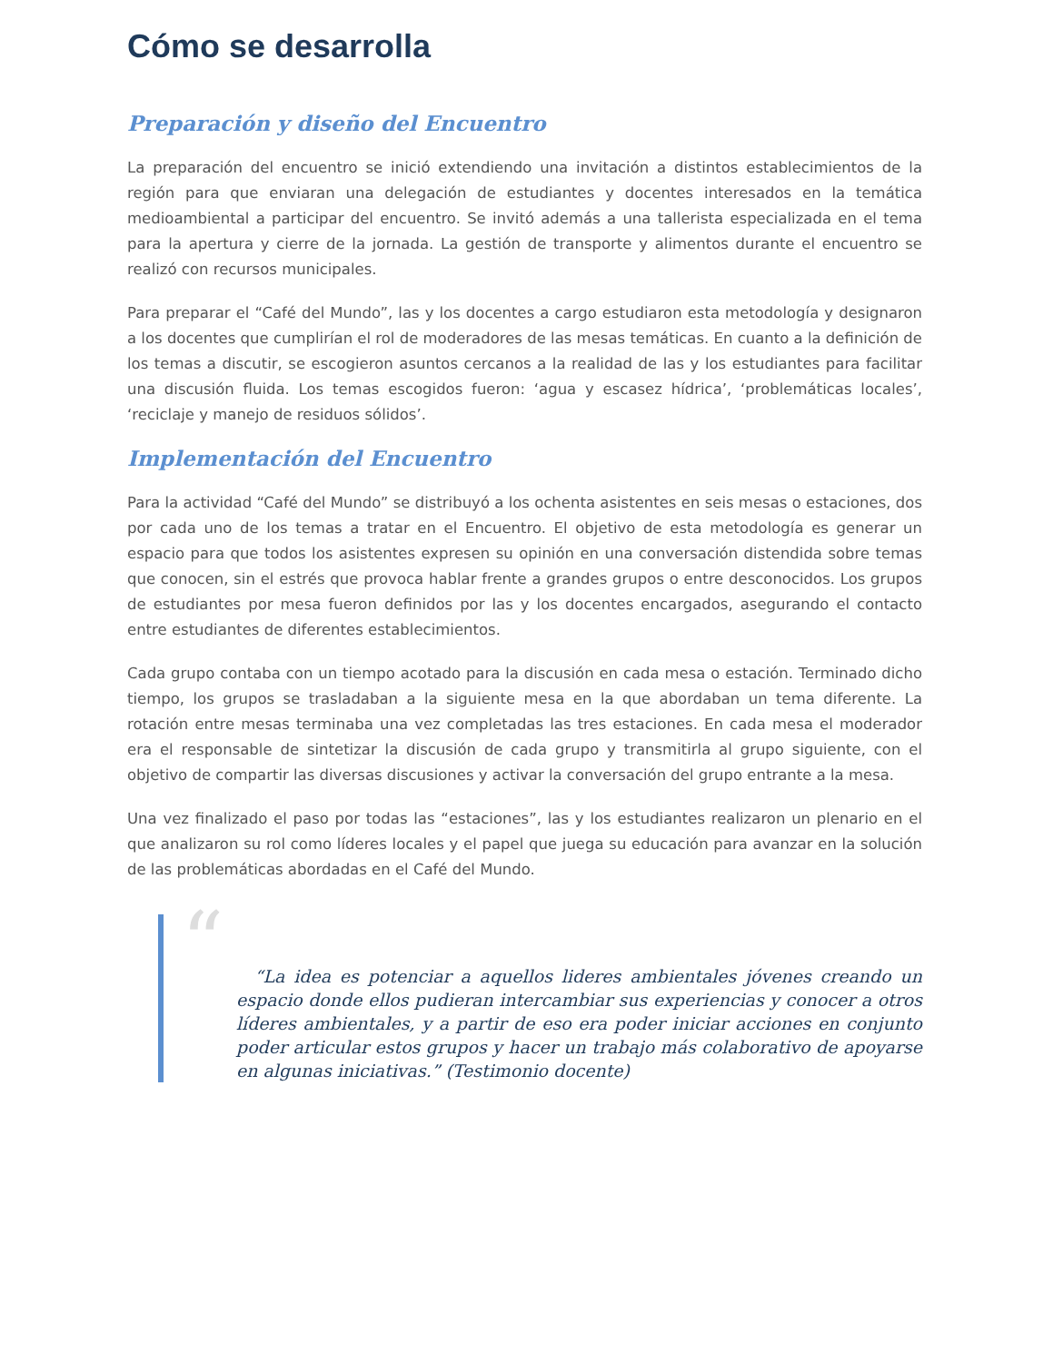Cómo se desarrolla
Preparación y diseño del Encuentro
La preparación del encuentro se inició extendiendo una invitación a distintos establecimientos de la región para que enviaran una delegación de estudiantes y docentes interesados en la temática medioambiental a participar del encuentro. Se invitó además a una tallerista especializada en el tema para la apertura y cierre de la jornada. La gestión de transporte y alimentos durante el encuentro se realizó con recursos municipales.
Para preparar el “Café del Mundo”, las y los docentes a cargo estudiaron esta metodología y designaron a los docentes que cumplirían el rol de moderadores de las mesas temáticas. En cuanto a la definición de los temas a discutir, se escogieron asuntos cercanos a la realidad de las y los estudiantes para facilitar una discusión fluida. Los temas escogidos fueron: ‘agua y escasez hídrica’, ‘problemáticas locales’, ‘reciclaje y manejo de residuos sólidos’.
Implementación del Encuentro
Para la actividad “Café del Mundo” se distribuyó a los ochenta asistentes en seis mesas o estaciones, dos por cada uno de los temas a tratar en el Encuentro. El objetivo de esta metodología es generar un espacio para que todos los asistentes expresen su opinión en una conversación distendida sobre temas que conocen, sin el estrés que provoca hablar frente a grandes grupos o entre desconocidos. Los grupos de estudiantes por mesa fueron definidos por las y los docentes encargados, asegurando el contacto entre estudiantes de diferentes establecimientos.
Cada grupo contaba con un tiempo acotado para la discusión en cada mesa o estación. Terminado dicho tiempo, los grupos se trasladaban a la siguiente mesa en la que abordaban un tema diferente. La rotación entre mesas terminaba una vez completadas las tres estaciones. En cada mesa el moderador era el responsable de sintetizar la discusión de cada grupo y transmitirla al grupo siguiente, con el objetivo de compartir las diversas discusiones y activar la conversación del grupo entrante a la mesa.
Una vez finalizado el paso por todas las “estaciones”, las y los estudiantes realizaron un plenario en el que analizaron su rol como líderes locales y el papel que juega su educación para avanzar en la solución de las problemáticas abordadas en el Café del Mundo.
“
“La idea es potenciar a aquellos lideres ambientales jóvenes creando un espacio donde ellos pudieran intercambiar sus experiencias y conocer a otros líderes ambientales, y a partir de eso era poder iniciar acciones en conjunto poder articular estos grupos y hacer un trabajo más colaborativo de apoyarse en algunas iniciativas.” (Testimonio docente)